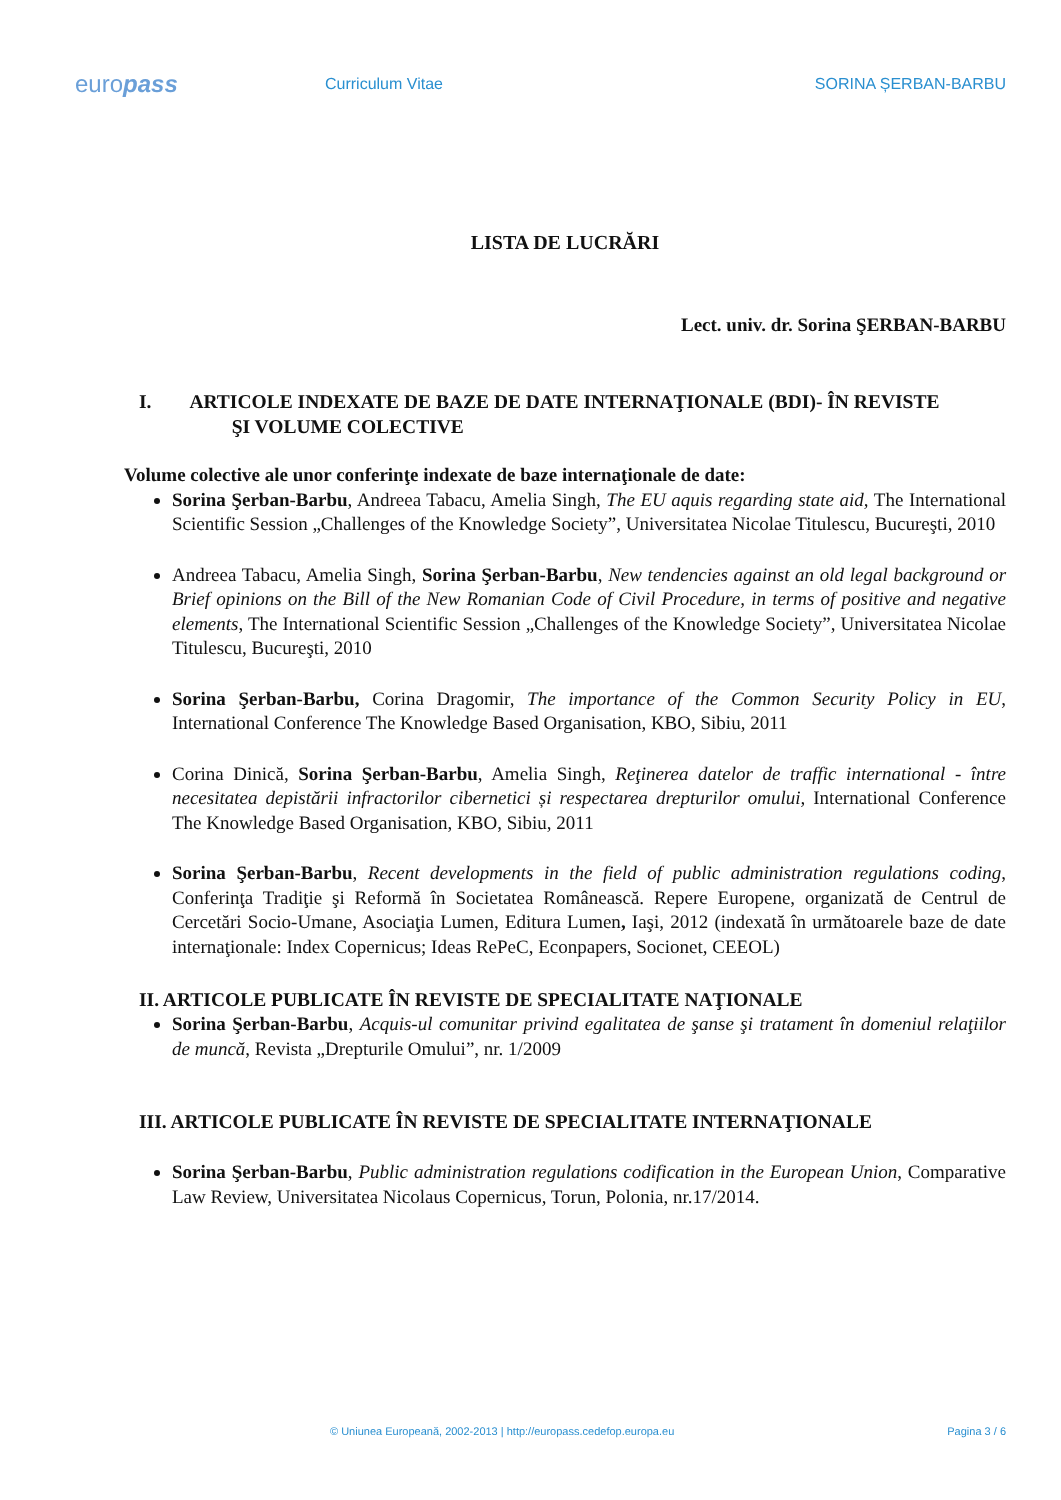europass
Curriculum Vitae SORINA ȘERBAN-BARBU
LISTA DE LUCRĂRI
Lect. univ. dr. Sorina ŞERBAN-BARBU
I. ARTICOLE INDEXATE DE BAZE DE DATE INTERNAŢIONALE (BDI)- ÎN REVISTE
ŞI VOLUME COLECTIVE
Volume colective ale unor conferinţe indexate de baze internaţionale de date:
Sorina Şerban-Barbu, Andreea Tabacu, Amelia Singh, The EU aquis regarding state aid, The International Scientific Session „Challenges of the Knowledge Society”, Universitatea Nicolae Titulescu, Bucureşti, 2010
Andreea Tabacu, Amelia Singh, Sorina Şerban-Barbu, New tendencies against an old legal background or Brief opinions on the Bill of the New Romanian Code of Civil Procedure, in terms of positive and negative elements, The International Scientific Session „Challenges of the Knowledge Society”, Universitatea Nicolae Titulescu, Bucureşti, 2010
Sorina Şerban-Barbu, Corina Dragomir, The importance of the Common Security Policy in EU, International Conference The Knowledge Based Organisation, KBO, Sibiu, 2011
Corina Dinică, Sorina Şerban-Barbu, Amelia Singh, Reţinerea datelor de traffic international - între necesitatea depistării infractorilor cibernetici și respectarea drepturilor omului, International Conference The Knowledge Based Organisation, KBO, Sibiu, 2011
Sorina Şerban-Barbu, Recent developments in the field of public administration regulations coding, Conferinţa Tradiţie şi Reformă în Societatea Românească. Repere Europene, organizată de Centrul de Cercetări Socio-Umane, Asociaţia Lumen, Editura Lumen, Iaşi, 2012 (indexată în următoarele baze de date internaţionale: Index Copernicus; Ideas RePeC, Econpapers, Socionet, CEEOL)
II. ARTICOLE PUBLICATE ÎN REVISTE DE SPECIALITATE NAŢIONALE
Sorina Şerban-Barbu, Acquis-ul comunitar privind egalitatea de şanse şi tratament în domeniul relaţiilor de muncă, Revista „Drepturile Omului”, nr. 1/2009
III. ARTICOLE PUBLICATE ÎN REVISTE DE SPECIALITATE INTERNAŢIONALE
Sorina Şerban-Barbu, Public administration regulations codification in the European Union, Comparative Law Review, Universitatea Nicolaus Copernicus, Torun, Polonia, nr.17/2014.
© Uniunea Europeană, 2002-2013 | http://europass.cedefop.europa.eu Pagina 3 / 6